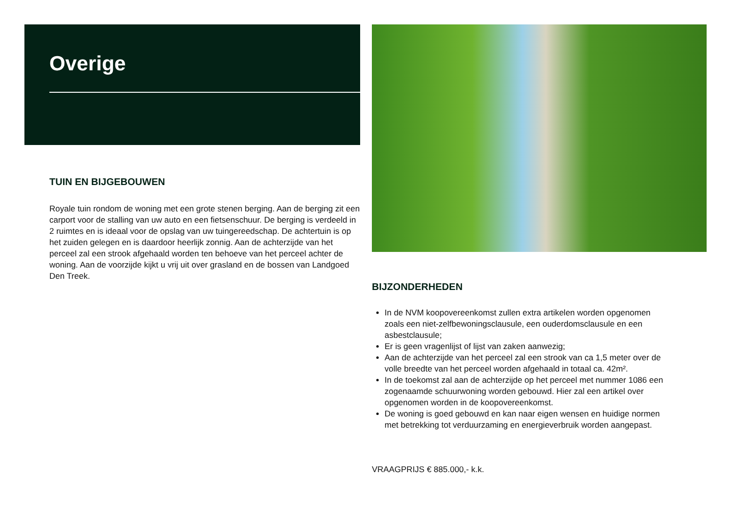Overige
TUIN EN BIJGEBOUWEN
Royale tuin rondom de woning met een grote stenen berging. Aan de berging zit een carport voor de stalling van uw auto en een fietsenschuur. De berging is verdeeld in 2 ruimtes en is ideaal voor de opslag van uw tuingereedschap. De achtertuin is op het zuiden gelegen en is daardoor heerlijk zonnig. Aan de achterzijde van het perceel zal een strook afgehaald worden ten behoeve van het perceel achter de woning. Aan de voorzijde kijkt u vrij uit over grasland en de bossen van Landgoed Den Treek.
BIJZONDERHEDEN
In de NVM koopovereenkomst zullen extra artikelen worden opgenomen zoals een niet-zelfbewoningsclausule, een ouderdomsclausule en een asbestclausule;
Er is geen vragenlijst of lijst van zaken aanwezig;
Aan de achterzijde van het perceel zal een strook van ca 1,5 meter over de volle breedte van het perceel worden afgehaald in totaal ca. 42m².
In de toekomst zal aan de achterzijde op het perceel met nummer 1086 een zogenaamde schuurwoning worden gebouwd. Hier zal een artikel over opgenomen worden in de koopovereenkomst.
De woning is goed gebouwd en kan naar eigen wensen en huidige normen met betrekking tot verduurzaming en energieverbruik worden aangepast.
VRAAGPRIJS € 885.000,- k.k.